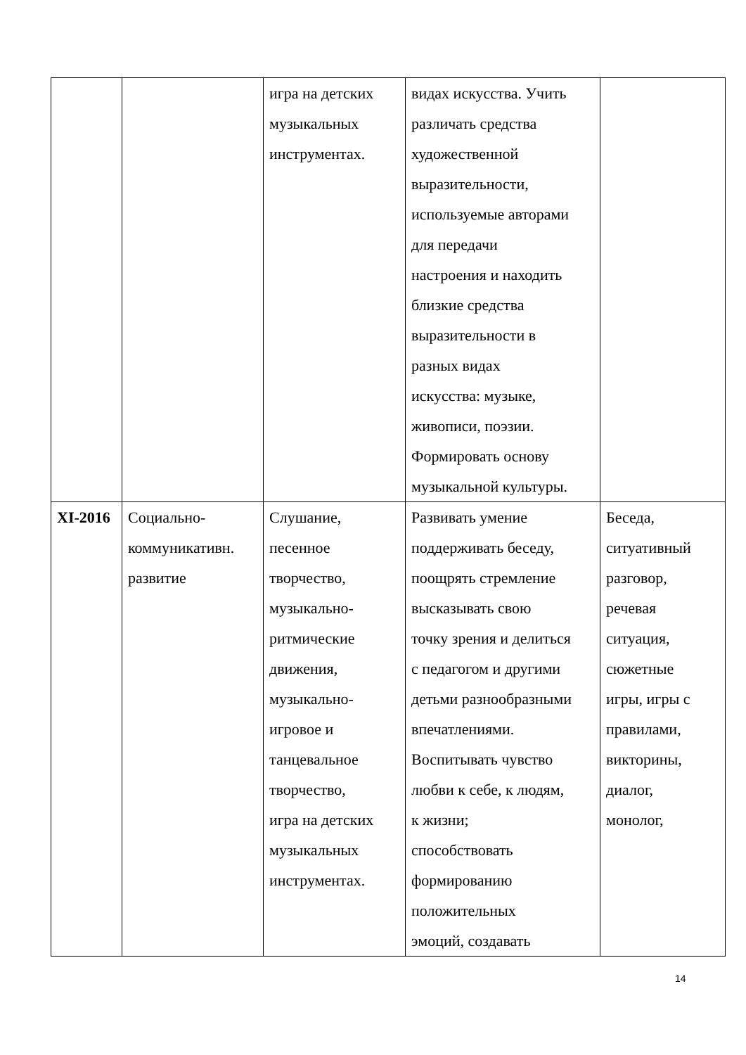| | | игра на детских музыкальных инструментах. | видах искусства. Учить различать средства художественной выразительности, используемые авторами для передачи настроения и находить близкие средства выразительности в разных видах искусства: музыке, живописи, поэзии. Формировать основу музыкальной культуры. | |
| XI-2016 | Социально- коммуникативн. развитие | Слушание, песенное творчество, музыкально- ритмические движения, музыкально- игровое и танцевальное творчество, игра на детских музыкальных инструментах. | Развивать умение поддерживать беседу, поощрять стремление высказывать свою точку зрения и делиться с педагогом и другими детьми разнообразными впечатлениями. Воспитывать чувство любви к себе, к людям, к жизни; способствовать формированию положительных эмоций, создавать | Беседа, ситуативный разговор, речевая ситуация, сюжетные игры, игры с правилами, викторины, диалог, монолог, |
14